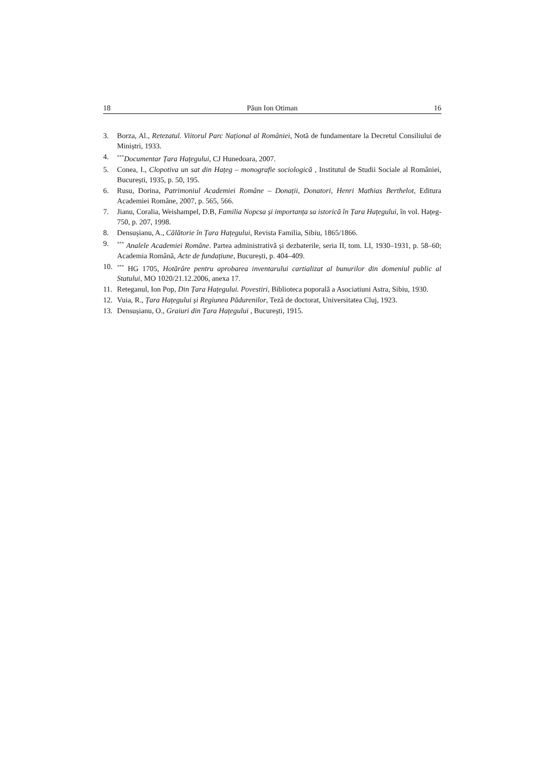18 Păun Ion Otiman 16
3. Borza, Al., Retezatul. Viitorul Parc Național al României, Notă de fundamentare la Decretul Consiliului de Miniștri, 1933.
4.<sup>***</sup>Documentar Țara Hațegului, CJ Hunedoara, 2007.
5. Conea, I., Clopotiva un sat din Hațeg – monografie sociologică , Institutul de Studii Sociale al României, București, 1935, p. 50, 195.
6. Rusu, Dorina, Patrimoniul Academiei Române – Donații, Donatori, Henri Mathias Berthelot, Editura Academiei Române, 2007, p. 565, 566.
7. Jianu, Coralia, Weishampel, D.B, Familia Nopcsa și importanța sa istorică în Țara Hațegului, în vol. Hațeg-750, p. 207, 1998.
8. Densușianu, A., Călătorie în Țara Hațegului, Revista Familia, Sibiu, 1865/1866.
9.<sup>***</sup> Analele Academiei Române. Partea administrativă și dezbaterile, seria II, tom. LI, 1930–1931, p. 58–60; Academia Română, Acte de fundațiune, București, p. 404–409.
10.<sup>***</sup> HG 1705, Hotărâre pentru aprobarea inventarului cartializat al bunurilor din domeniul public al Statului, MO 1020/21.12.2006, anexa 17.
11. Reteganul, Ion Pop, Din Țara Hațegului. Povestiri, Biblioteca poporală a Asociatiuni Astra, Sibiu, 1930.
12. Vuia, R., Țara Hațegului și Regiunea Pădurenilor, Teză de doctorat, Universitatea Cluj, 1923.
13. Densușianu, O., Graiuri din Țara Hațegului , București, 1915.